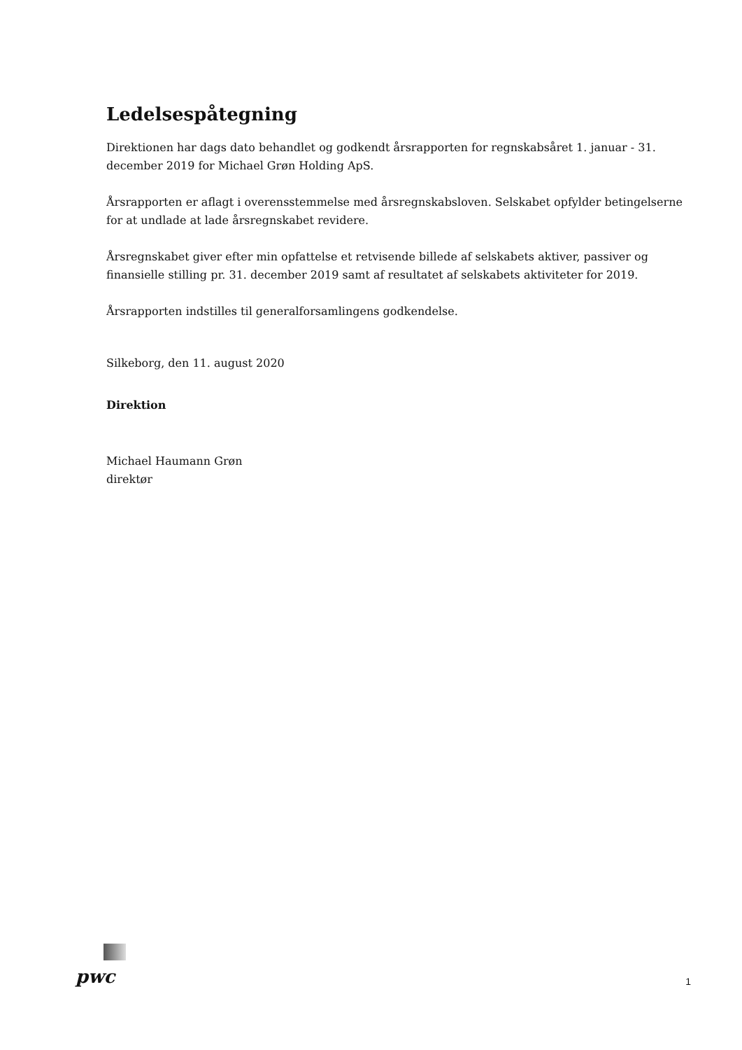Ledelsespåtegning
Direktionen har dags dato behandlet og godkendt årsrapporten for regnskabsåret 1. januar - 31. december 2019 for Michael Grøn Holding ApS.
Årsrapporten er aflagt i overensstemmelse med årsregnskabsloven. Selskabet opfylder betingelserne for at undlade at lade årsregnskabet revidere.
Årsregnskabet giver efter min opfattelse et retvisende billede af selskabets aktiver, passiver og finansielle stilling pr. 31. december 2019 samt af resultatet af selskabets aktiviteter for 2019.
Årsrapporten indstilles til generalforsamlingens godkendelse.
Silkeborg, den 11. august 2020
Direktion
Michael Haumann Grøn
direktør
pwc 1